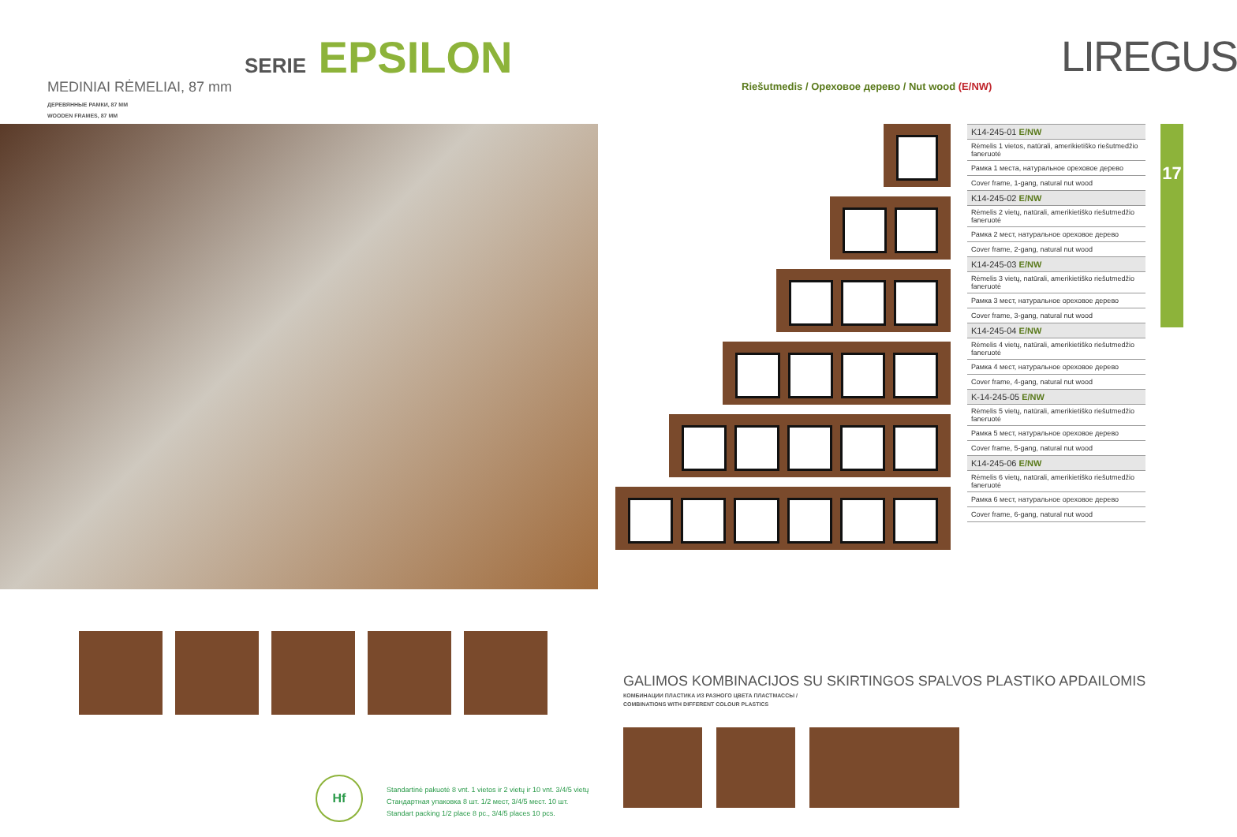MEDINIAI RĖMELIAI, 87 mm
ДЕРЕВЯННЫЕ РАМКИ, 87 ММ
WOODEN FRAMES, 87 MM
SERIE EPSILON
Riešutmedis / Ореховое дерево / Nut wood (E/NW)
LIREGUS
| K14-245-01 E/NW |
| --- |
| Rėmelis 1 vietos, natūrali, amerikietiško riešutmedžio faneruotė |
| Рамка 1 места, натуральное ореховое дерево |
| Cover frame, 1-gang, natural nut wood |
| K14-245-02 E/NW |
| Rėmelis 2 vietų, natūrali, amerikietiško riešutmedžio faneruotė |
| Рамка 2 мест, натуральное ореховое дерево |
| Cover frame, 2-gang, natural nut wood |
| K14-245-03 E/NW |
| Rėmelis 3 vietų, natūrali, amerikietiško riešutmedžio faneruotė |
| Рамка 3 мест, натуральное ореховое дерево |
| Cover frame, 3-gang, natural nut wood |
| K14-245-04 E/NW |
| Rėmelis 4 vietų, natūrali, amerikietiško riešutmedžio faneruotė |
| Рамка 4 мест, натуральное ореховое дерево |
| Cover frame, 4-gang, natural nut wood |
| K-14-245-05 E/NW |
| Rėmelis 5 vietų, natūrali, amerikietiško riešutmedžio faneruotė |
| Рамка 5 мест, натуральное ореховое дерево |
| Cover frame, 5-gang, natural nut wood |
| K14-245-06 E/NW |
| Rėmelis 6 vietų, natūrali, amerikietiško riešutmedžio faneruotė |
| Рамка 6 мест, натуральное ореховое дерево |
| Cover frame, 6-gang, natural nut wood |
17
GALIMOS KOMBINACIJOS SU SKIRTINGOS SPALVOS PLASTIKO APDAILOMIS
КОМБИНАЦИИ ПЛАСТИКА ИЗ РАЗНОГО ЦВЕТА ПЛАСТМАССЫ /
COMBINATIONS WITH DIFFERENT COLOUR PLASTICS
Hf
Standartinė pakuotė 8 vnt. 1 vietos ir 2 vietų ir 10 vnt. 3/4/5 vietų
Стандартная упаковка 8 шт. 1/2 мест, 3/4/5 мест. 10 шт.
Standart packing 1/2 place 8 pc., 3/4/5 places 10 pcs.